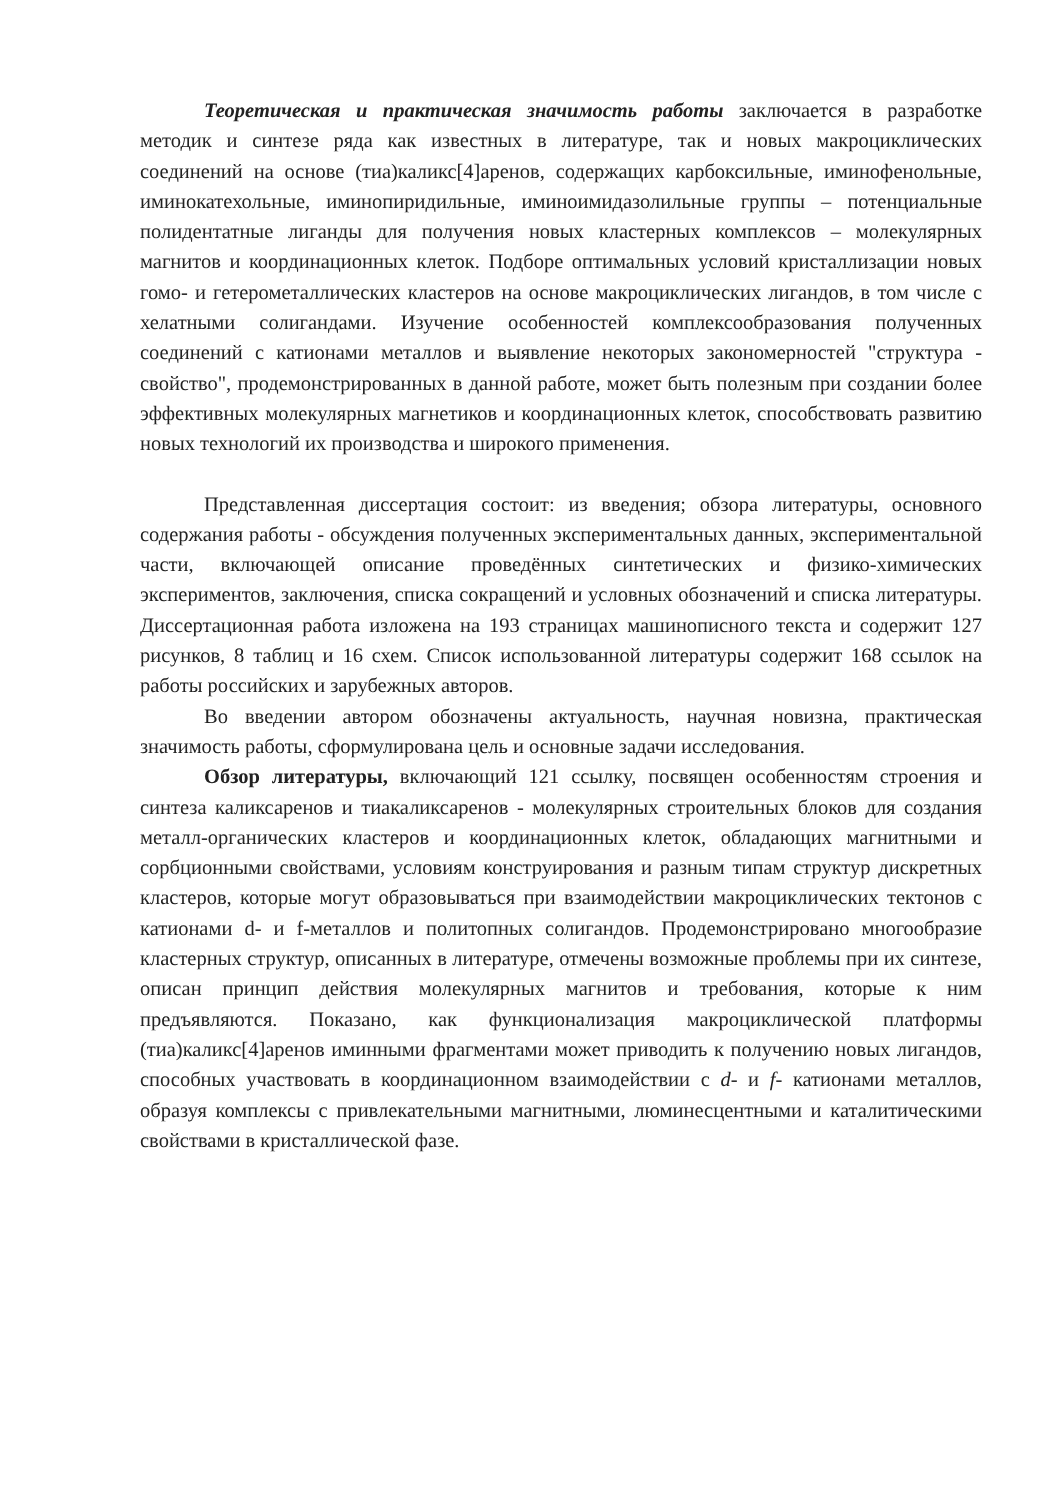Теоретическая и практическая значимость работы заключается в разработке методик и синтезе ряда как известных в литературе, так и новых макроциклических соединений на основе (тиа)каликс[4]аренов, содержащих карбоксильные, иминофенольные, иминокатехольные, иминопиридильные, иминоимидазолильные группы – потенциальные полидентатные лиганды для получения новых кластерных комплексов – молекулярных магнитов и координационных клеток. Подборе оптимальных условий кристаллизации новых гомо- и гетерометаллических кластеров на основе макроциклических лигандов, в том числе с хелатными солигандами. Изучение особенностей комплексообразования полученных соединений с катионами металлов и выявление некоторых закономерностей "структура - свойство", продемонстрированных в данной работе, может быть полезным при создании более эффективных молекулярных магнетиков и координационных клеток, способствовать развитию новых технологий их производства и широкого применения.
Представленная диссертация состоит: из введения; обзора литературы, основного содержания работы - обсуждения полученных экспериментальных данных, экспериментальной части, включающей описание проведённых синтетических и физико-химических экспериментов, заключения, списка сокращений и условных обозначений и списка литературы. Диссертационная работа изложена на 193 страницах машинописного текста и содержит 127 рисунков, 8 таблиц и 16 схем. Список использованной литературы содержит 168 ссылок на работы российских и зарубежных авторов.
Во введении автором обозначены актуальность, научная новизна, практическая значимость работы, сформулирована цель и основные задачи исследования.
Обзор литературы, включающий 121 ссылку, посвящен особенностям строения и синтеза каликсаренов и тиакаликсаренов - молекулярных строительных блоков для создания металл-органических кластеров и координационных клеток, обладающих магнитными и сорбционными свойствами, условиям конструирования и разным типам структур дискретных кластеров, которые могут образовываться при взаимодействии макроциклических тектонов с катионами d- и f-металлов и политопных солигандов. Продемонстрировано многообразие кластерных структур, описанных в литературе, отмечены возможные проблемы при их синтезе, описан принцип действия молекулярных магнитов и требования, которые к ним предъявляются. Показано, как функционализация макроциклической платформы (тиа)каликс[4]аренов иминными фрагментами может приводить к получению новых лигандов, способных участвовать в координационном взаимодействии с d- и f- катионами металлов, образуя комплексы с привлекательными магнитными, люминесцентными и каталитическими свойствами в кристаллической фазе.